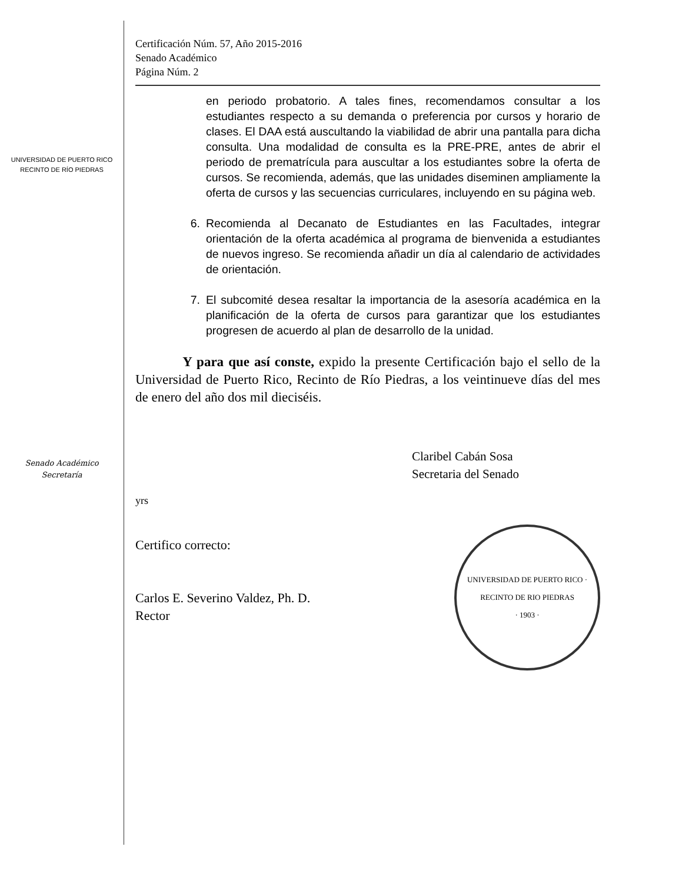UNIVERSIDAD DE PUERTO RICO
RECINTO DE RÍO PIEDRAS
Senado Académico
Secretaría
Certificación Núm. 57, Año 2015-2016
Senado Académico
Página Núm. 2
en periodo probatorio. A tales fines, recomendamos consultar a los estudiantes respecto a su demanda o preferencia por cursos y horario de clases. El DAA está auscultando la viabilidad de abrir una pantalla para dicha consulta. Una modalidad de consulta es la PRE-PRE, antes de abrir el periodo de prematrícula para auscultar a los estudiantes sobre la oferta de cursos. Se recomienda, además, que las unidades diseminen ampliamente la oferta de cursos y las secuencias curriculares, incluyendo en su página web.
6. Recomienda al Decanato de Estudiantes en las Facultades, integrar orientación de la oferta académica al programa de bienvenida a estudiantes de nuevos ingreso. Se recomienda añadir un día al calendario de actividades de orientación.
7. El subcomité desea resaltar la importancia de la asesoría académica en la planificación de la oferta de cursos para garantizar que los estudiantes progresen de acuerdo al plan de desarrollo de la unidad.
Y para que así conste, expido la presente Certificación bajo el sello de la Universidad de Puerto Rico, Recinto de Río Piedras, a los veintinueve días del mes de enero del año dos mil dieciséis.
Claribel Cabán Sosa
Secretaria del Senado
yrs
Certifico correcto:
Carlos E. Severino Valdez, Ph. D.
Rector
UNIVERSIDAD DE PUERTO RICO · RECINTO DE RIO PIEDRAS
· 1903 ·